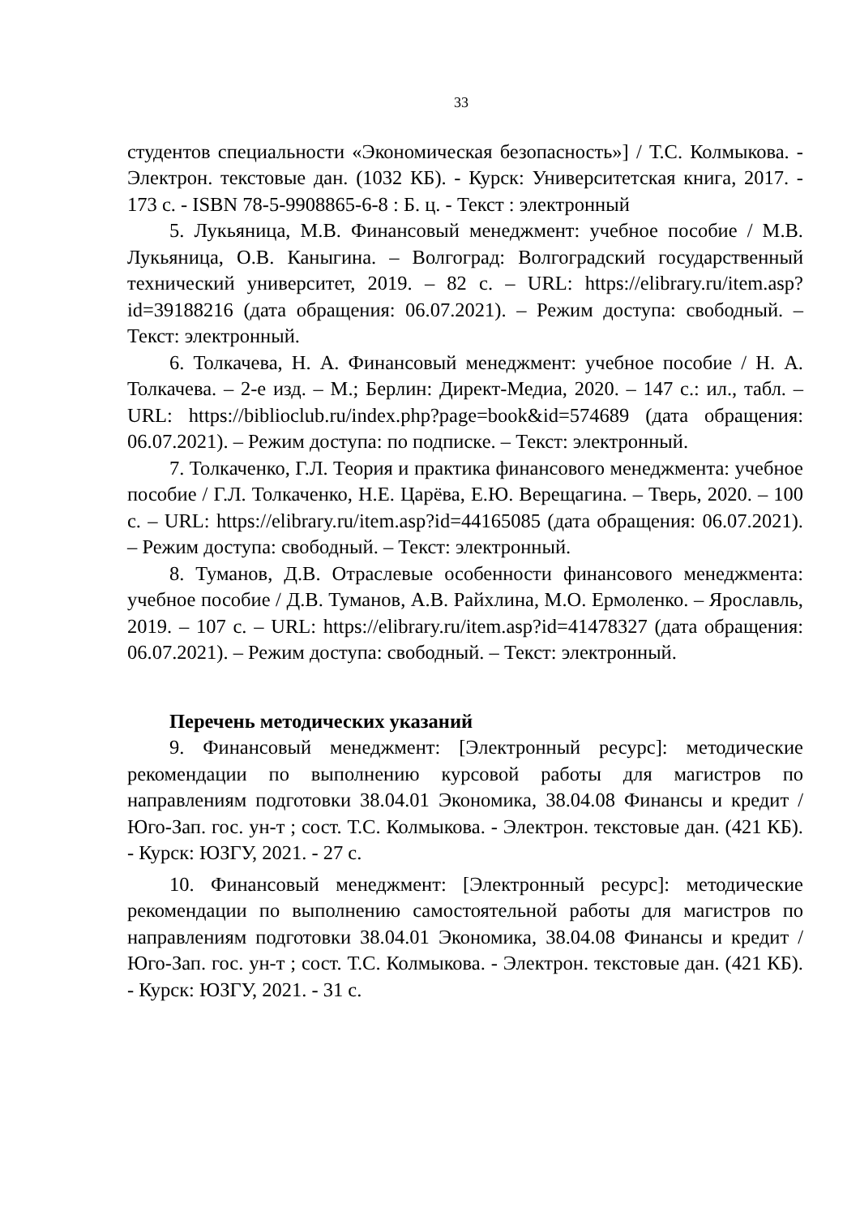33
студентов специальности «Экономическая безопасность»] / Т.С. Колмыкова. - Электрон. текстовые дан. (1032 КБ). - Курск: Университетская книга, 2017. - 173 с. - ISBN 78-5-9908865-6-8 : Б. ц. - Текст : электронный
5. Лукьяница, М.В. Финансовый менеджмент: учебное пособие / М.В. Лукьяница, О.В. Каныгина. – Волгоград: Волгоградский государственный технический университет, 2019. – 82 с. – URL: https://elibrary.ru/item.asp?id=39188216 (дата обращения: 06.07.2021). – Режим доступа: свободный. – Текст: электронный.
6. Толкачева, Н. А. Финансовый менеджмент: учебное пособие / Н. А. Толкачева. – 2-е изд. – М.; Берлин: Директ-Медиа, 2020. – 147 с.: ил., табл. – URL: https://biblioclub.ru/index.php?page=book&id=574689 (дата обращения: 06.07.2021). – Режим доступа: по подписке. – Текст: электронный.
7. Толкаченко, Г.Л. Теория и практика финансового менеджмента: учебное пособие / Г.Л. Толкаченко, Н.Е. Царёва, Е.Ю. Верещагина. – Тверь, 2020. – 100 с. – URL: https://elibrary.ru/item.asp?id=44165085 (дата обращения: 06.07.2021). – Режим доступа: свободный. – Текст: электронный.
8. Туманов, Д.В. Отраслевые особенности финансового менеджмента: учебное пособие / Д.В. Туманов, А.В. Райхлина, М.О. Ермоленко. – Ярославль, 2019. – 107 с. – URL: https://elibrary.ru/item.asp?id=41478327 (дата обращения: 06.07.2021). – Режим доступа: свободный. – Текст: электронный.
Перечень методических указаний
9. Финансовый менеджмент: [Электронный ресурс]: методические рекомендации по выполнению курсовой работы для магистров по направлениям подготовки 38.04.01 Экономика, 38.04.08 Финансы и кредит / Юго-Зап. гос. ун-т ; сост. Т.С. Колмыкова. - Электрон. текстовые дан. (421 КБ). - Курск: ЮЗГУ, 2021. - 27 с.
10. Финансовый менеджмент: [Электронный ресурс]: методические рекомендации по выполнению самостоятельной работы для магистров по направлениям подготовки 38.04.01 Экономика, 38.04.08 Финансы и кредит / Юго-Зап. гос. ун-т ; сост. Т.С. Колмыкова. - Электрон. текстовые дан. (421 КБ). - Курск: ЮЗГУ, 2021. - 31 с.